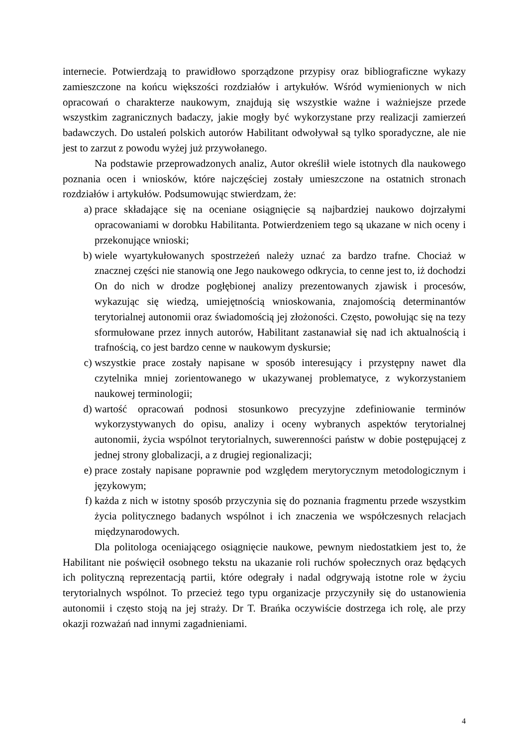internecie. Potwierdzają to prawidłowo sporządzone przypisy oraz bibliograficzne wykazy zamieszczone na końcu większości rozdziałów i artykułów. Wśród wymienionych w nich opracowań o charakterze naukowym, znajdują się wszystkie ważne i ważniejsze przede wszystkim zagranicznych badaczy, jakie mogły być wykorzystane przy realizacji zamierzeń badawczych. Do ustaleń polskich autorów Habilitant odwoływał są tylko sporadyczne, ale nie jest to zarzut z powodu wyżej już przywołanego.
Na podstawie przeprowadzonych analiz, Autor określił wiele istotnych dla naukowego poznania ocen i wniosków, które najczęściej zostały umieszczone na ostatnich stronach rozdziałów i artykułów. Podsumowując stwierdzam, że:
a) prace składające się na oceniane osiągnięcie są najbardziej naukowo dojrzałymi opracowaniami w dorobku Habilitanta. Potwierdzeniem tego są ukazane w nich oceny i przekonujące wnioski;
b) wiele wyartykułowanych spostrzeżeń należy uznać za bardzo trafne. Chociaż w znacznej części nie stanowią one Jego naukowego odkrycia, to cenne jest to, iż dochodzi On do nich w drodze pogłębionej analizy prezentowanych zjawisk i procesów, wykazując się wiedzą, umiejętnością wnioskowania, znajomością determinantów terytorialnej autonomii oraz świadomością jej złożoności. Często, powołując się na tezy sformułowane przez innych autorów, Habilitant zastanawiał się nad ich aktualnością i trafnością, co jest bardzo cenne w naukowym dyskursie;
c) wszystkie prace zostały napisane w sposób interesujący i przystępny nawet dla czytelnika mniej zorientowanego w ukazywanej problematyce, z wykorzystaniem naukowej terminologii;
d) wartość opracowań podnosi stosunkowo precyzyjne zdefiniowanie terminów wykorzystywanych do opisu, analizy i oceny wybranych aspektów terytorialnej autonomii, życia wspólnot terytorialnych, suwerenności państw w dobie postępującej z jednej strony globalizacji, a z drugiej regionalizacji;
e) prace zostały napisane poprawnie pod względem merytorycznym metodologicznym i językowym;
f) każda z nich w istotny sposób przyczynia się do poznania fragmentu przede wszystkim życia politycznego badanych wspólnot i ich znaczenia we współczesnych relacjach międzynarodowych.
Dla politologa oceniającego osiągnięcie naukowe, pewnym niedostatkiem jest to, że Habilitant nie poświęcił osobnego tekstu na ukazanie roli ruchów społecznych oraz będących ich polityczną reprezentacją partii, które odegrały i nadal odgrywają istotne role w życiu terytorialnych wspólnot. To przecież tego typu organizacje przyczyniły się do ustanowienia autonomii i często stoją na jej straży. Dr T. Brańka oczywiście dostrzega ich rolę, ale przy okazji rozważań nad innymi zagadnieniami.
4